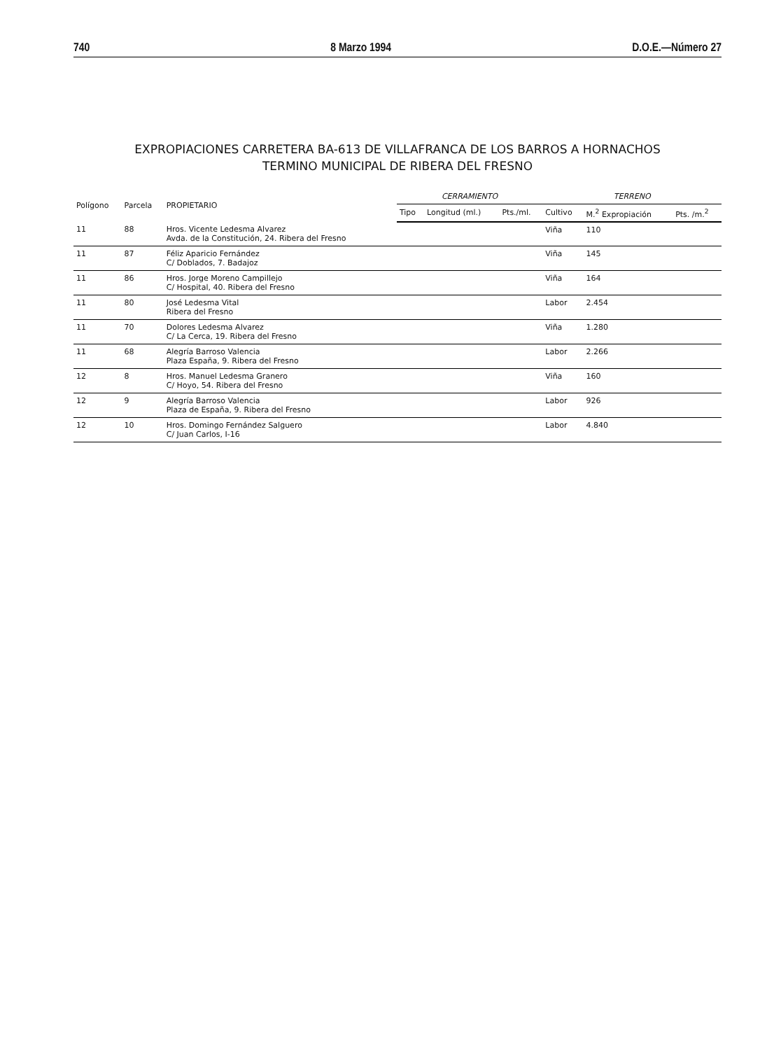740 8 Marzo 1994 D.O.E.—Número 27
EXPROPIACIONES CARRETERA BA-613 DE VILLAFRANCA DE LOS BARROS A HORNACHOS
TERMINO MUNICIPAL DE RIBERA DEL FRESNO
| Polígono | Parcela | PROPIETARIO | CERRAMIENTO | | | TERRENO | | |
| --- | --- | --- | --- | --- | --- | --- | --- | --- |
| | | | Tipo | Longitud (ml.) | Pts./ml. | Cultivo | M.<sup>2</sup> Expropiación | Pts. /m.<sup>2</sup> |
| 11 | 88 | Hros. Vicente Ledesma Alvarez Avda. de la Constitución, 24. Ribera del Fresno | | | | Viña | 110 | |
| 11 | 87 | Féliz Aparicio Fernández C/ Doblados, 7. Badajoz | | | | Viña | 145 | |
| 11 | 86 | Hros. Jorge Moreno Campillejo C/ Hospital, 40. Ribera del Fresno | | | | Viña | 164 | |
| 11 | 80 | José Ledesma Vital Ribera del Fresno | | | | Labor | 2.454 | |
| 11 | 70 | Dolores Ledesma Alvarez C/ La Cerca, 19. Ribera del Fresno | | | | Viña | 1.280 | |
| 11 | 68 | Alegría Barroso Valencia Plaza España, 9. Ribera del Fresno | | | | Labor | 2.266 | |
| 12 | 8 | Hros. Manuel Ledesma Granero C/ Hoyo, 54. Ribera del Fresno | | | | Viña | 160 | |
| 12 | 9 | Alegría Barroso Valencia Plaza de España, 9. Ribera del Fresno | | | | Labor | 926 | |
| 12 | 10 | Hros. Domingo Fernández Salguero C/ Juan Carlos, I-16 | | | | Labor | 4.840 | |